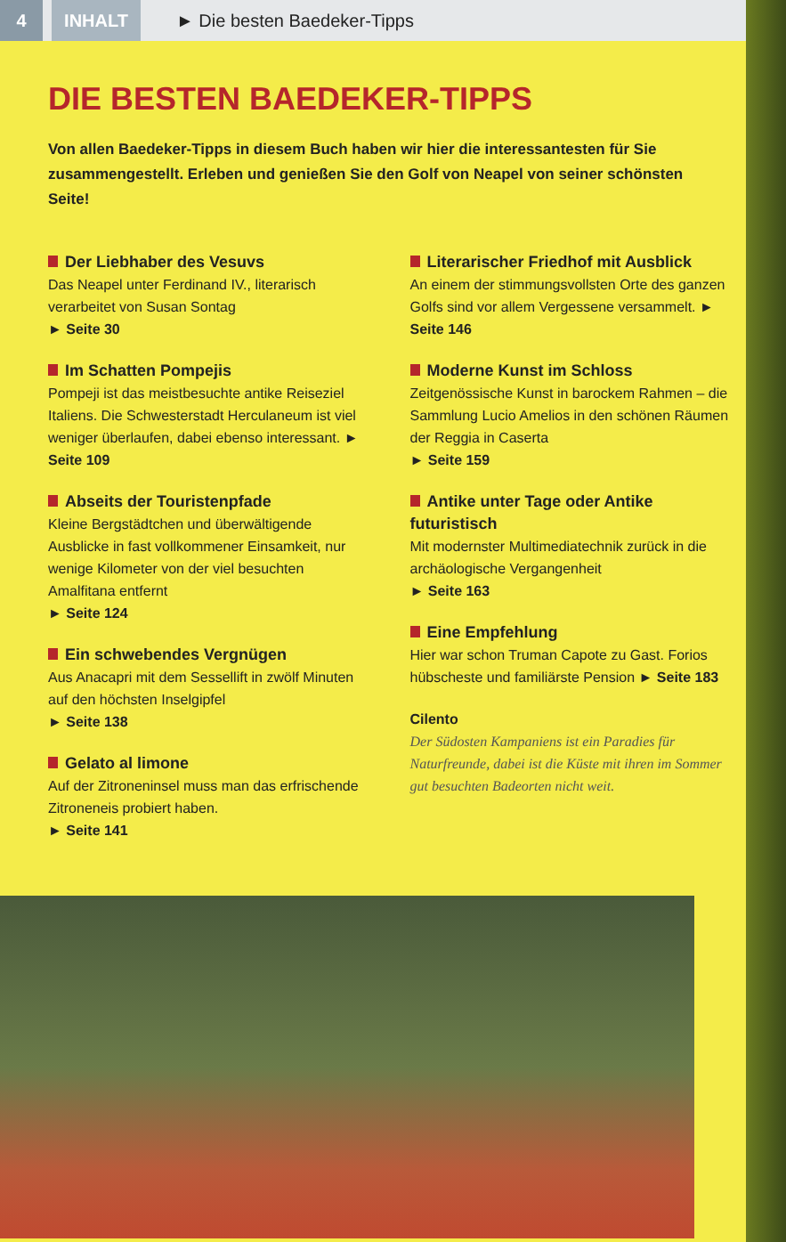4 INHALT
► Die besten Baedeker-Tipps
DIE BESTEN BAEDEKER-TIPPS
Von allen Baedeker-Tipps in diesem Buch haben wir hier die interessantesten für Sie zusammengestellt. Erleben und genießen Sie den Golf von Neapel von seiner schönsten Seite!
Der Liebhaber des Vesuvs
Das Neapel unter Ferdinand IV., literarisch verarbeitet von Susan Sontag
► Seite 30
Im Schatten Pompejis
Pompeji ist das meistbesuchte antike Reiseziel Italiens. Die Schwesterstadt Herculaneum ist viel weniger überlaufen, dabei ebenso interessant. ► Seite 109
Abseits der Touristenpfade
Kleine Bergstädtchen und überwältigende Ausblicke in fast vollkommener Einsamkeit, nur wenige Kilometer von der viel besuchten Amalfitana entfernt
► Seite 124
Ein schwebendes Vergnügen
Aus Anacapri mit dem Sessellift in zwölf Minuten auf den höchsten Inselgipfel
► Seite 138
Gelato al limone
Auf der Zitroneninsel muss man das erfrischende Zitroneneis probiert haben.
► Seite 141
Literarischer Friedhof mit Ausblick
An einem der stimmungsvollsten Orte des ganzen Golfs sind vor allem Vergessene versammelt. ► Seite 146
Moderne Kunst im Schloss
Zeitgenössische Kunst in barockem Rahmen – die Sammlung Lucio Amelios in den schönen Räumen der Reggia in Caserta
► Seite 159
Antike unter Tage oder Antike futuristisch
Mit modernster Multimediatechnik zurück in die archäologische Vergangenheit
► Seite 163
Eine Empfehlung
Hier war schon Truman Capote zu Gast. Forios hübscheste und familiärste Pension ► Seite 183
Cilento
Der Südosten Kampaniens ist ein Paradies für Naturfreunde, dabei ist die Küste mit ihren im Sommer gut besuchten Badeorten nicht weit.